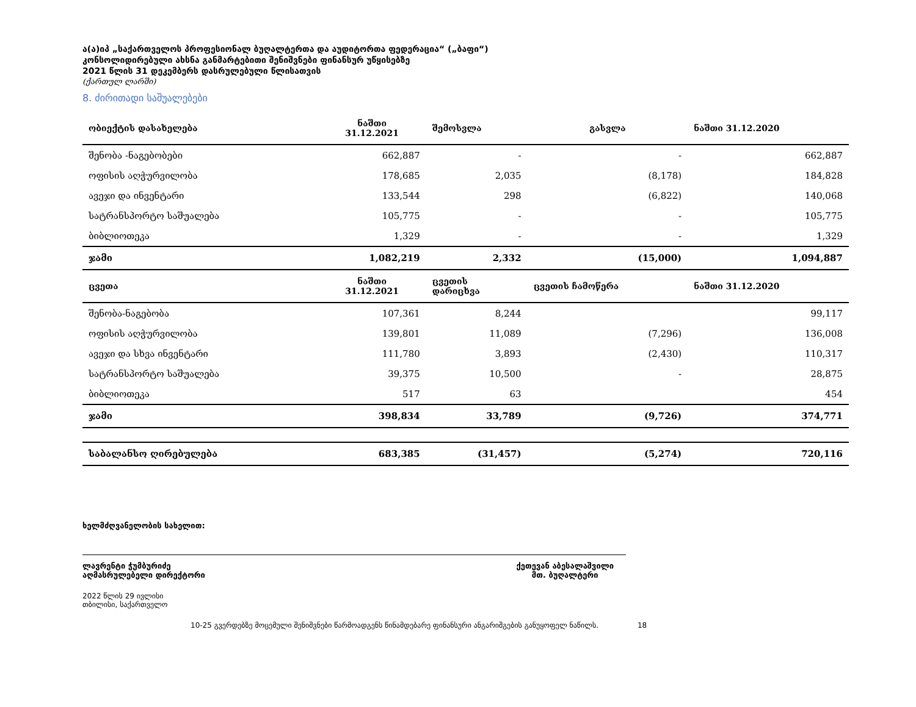ა(ა)იპ „საქართველოს პროფესიონალ ბუღალტერთა და აუდიტორთა ფედერაცია“ („ბაფი“)
კონსოლიდირებული ახსნა განმარტებითი შენიშვნები ფინანსურ უწყისებზე
2021 წლის 31 დეკემბერს დასრულებული წლისათვის
(ქართულ ლარში)
8. ძირითადი საშუალებები
| ობიექტის დასახელება | ნაშთი 31.12.2021 | შემოსვლა | გასვლა | ნაშთი 31.12.2020 |
| --- | --- | --- | --- | --- |
| შენობა -ნაგებობები | 662,887 | - | - | 662,887 |
| ოფისის აღჭურვილობა | 178,685 | 2,035 | (8,178) | 184,828 |
| ავეჯი და ინვენტარი | 133,544 | 298 | (6,822) | 140,068 |
| სატრანსპორტო საშუალება | 105,775 | - | - | 105,775 |
| ბიბლიოთეკა | 1,329 | - | - | 1,329 |
| ჯამი | 1,082,219 | 2,332 | (15,000) | 1,094,887 |
| ცვეთა | ნაშთი 31.12.2021 | ცვეთის დარიცხვა | ცვეთის ჩამოწერა | ნაშთი 31.12.2020 |
| შენობა-ნაგებობა | 107,361 | 8,244 | | 99,117 |
| ოფისის აღჭურვილობა | 139,801 | 11,089 | (7,296) | 136,008 |
| ავეჯი და სხვა ინვენტარი | 111,780 | 3,893 | (2,430) | 110,317 |
| სატრანსპორტო საშუალება | 39,375 | 10,500 | - | 28,875 |
| ბიბლიოთეკა | 517 | 63 | | 454 |
| ჯამი | 398,834 | 33,789 | (9,726) | 374,771 |
| საბალანსო ღირებულება | 683,385 | (31,457) | (5,274) | 720,116 |
ხელმძღვანელობის სახელით:
ლავრენტი ჭუმბურიძე
აღმასრულებელი დირექტორი
ქეთევან აბესალაშვილი
მთ. ბუღალტერი
2022 წლის 29 ივლისი
თბილისი, საქართველო
10-25 გვერდებზე მოცემული შენიშვნები წარმოადგენს წინამდებარე ფინანსური ანგარიშგების განუყოფელ ნაწილს. 18